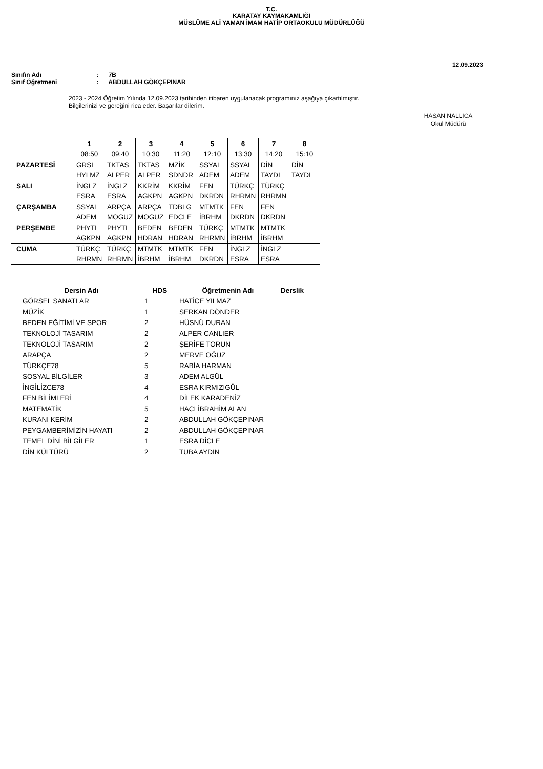T.C.
KARATAY KAYMAKAMLIĞI
MÜSLÜME ALİ YAMAN İMAM HATİP ORTAOKULU MÜDÜRLÜĞÜ
12.09.2023
Sınıfın Adı : 7B
Sınıf Öğretmeni : ABDULLAH GÖKÇEPINAR
2023 - 2024 Öğretim Yılında 12.09.2023 tarihinden itibaren uygulanacak programınız aşağıya çıkartılmıştır.
Bilgilerinizi ve gereğini rica eder. Başarılar dilerim.
HASAN NALLICA
Okul Müdürü
| | 1 | 2 | 3 | 4 | 5 | 6 | 7 | 8 |
| | 08:50 | 09:40 | 10:30 | 11:20 | 12:10 | 13:30 | 14:20 | 15:10 |
| PAZARTESİ | GRSL | TKTAS | TKTAS | MZİK | SSYAL | SSYAL | DİN | DİN |
| | HYLMZ | ALPER | ALPER | SDNDR | ADEM | ADEM | TAYDI | TAYDI |
| SALI | İNGLZ | İNGLZ | KKRİM | KKRİM | FEN | TÜRKÇ | TÜRKÇ | |
| | ESRA | ESRA | AGKPN | AGKPN | DKRDN | RHRMN | RHRMN | |
| ÇARŞAMBA | SSYAL | ARPÇA | ARPÇA | TDBLG | MTMTK | FEN | FEN | |
| | ADEM | MOGUZ | MOGUZ | EDCLE | İBRHM | DKRDN | DKRDN | |
| PERŞEMBE | PHYTI | PHYTI | BEDEN | BEDEN | TÜRKÇ | MTMTK | MTMTK | |
| | AGKPN | AGKPN | HDRAN | HDRAN | RHRMN | İBRHM | İBRHM | |
| CUMA | TÜRKÇ | TÜRKÇ | MTMTK | MTMTK | FEN | İNGLZ | İNGLZ | |
| | RHRMN | RHRMN | İBRHM | İBRHM | DKRDN | ESRA | ESRA | |
| Dersin Adı | HDS | Öğretmenin Adı | Derslik |
| --- | --- | --- | --- |
| GÖRSEL SANATLAR | 1 | HATİCE YILMAZ | |
| MÜZİK | 1 | SERKAN DÖNDER | |
| BEDEN EĞİTİMİ VE SPOR | 2 | HÜSNÜ DURAN | |
| TEKNOLOJİ TASARIM | 2 | ALPER CANLIER | |
| TEKNOLOJİ TASARIM | 2 | ŞERİFE TORUN | |
| ARAPÇA | 2 | MERVE OĞUZ | |
| TÜRKÇE78 | 5 | RABİA HARMAN | |
| SOSYAL BİLGİLER | 3 | ADEM ALGÜL | |
| İNGİLİZCE78 | 4 | ESRA KIRMIZIGÜL | |
| FEN BİLİMLERİ | 4 | DİLEK KARADENİZ | |
| MATEMATİK | 5 | HACI İBRAHİM ALAN | |
| KURANI KERİM | 2 | ABDULLAH GÖKÇEPINAR | |
| PEYGAMBERİMİZİN HAYATI | 2 | ABDULLAH GÖKÇEPINAR | |
| TEMEL DİNİ BİLGİLER | 1 | ESRA DİCLE | |
| DİN KÜLTÜRÜ | 2 | TUBA AYDIN | |